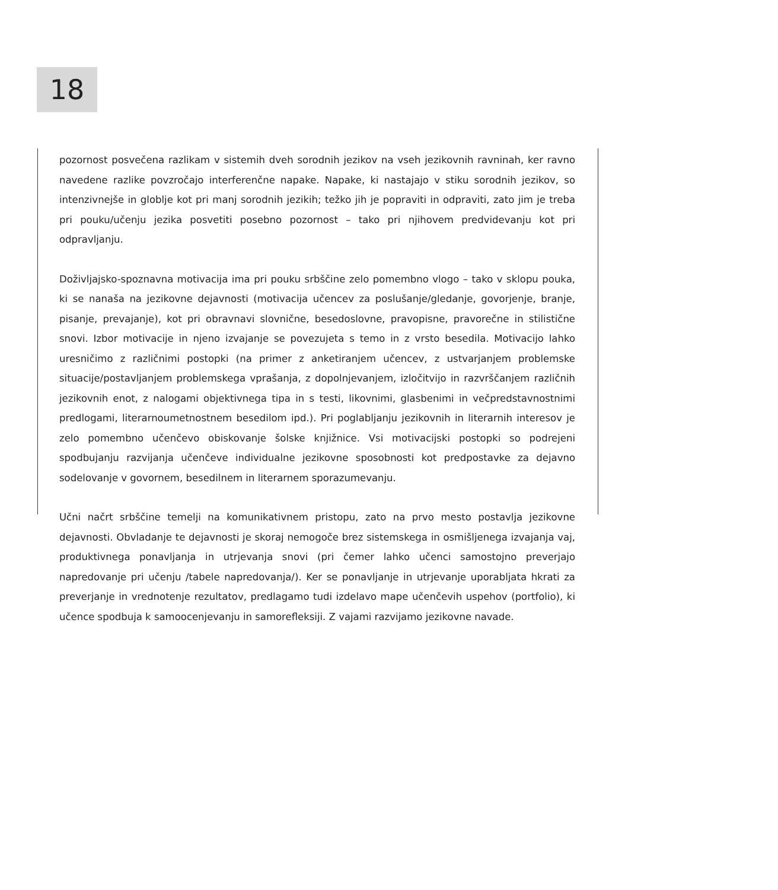18
pozornost posvečena razlikam v sistemih dveh sorodnih jezikov na vseh jezikovnih ravninah, ker ravno navedene razlike povzročajo interferenčne napake. Napake, ki nastajajo v stiku sorodnih jezikov, so intenzivnejše in globlje kot pri manj sorodnih jezikih; težko jih je popraviti in odpraviti, zato jim je treba pri pouku/učenju jezika posvetiti posebno pozornost – tako pri njihovem predvidevanju kot pri odpravljanju.
Doživljajsko-spoznavna motivacija ima pri pouku srbščine zelo pomembno vlogo – tako v sklopu pouka, ki se nanaša na jezikovne dejavnosti (motivacija učencev za poslušanje/gledanje, govorjenje, branje, pisanje, prevajanje), kot pri obravnavi slovnične, besedoslovne, pravopisne, pravorečne in stilistične snovi. Izbor motivacije in njeno izvajanje se povezujeta s temo in z vrsto besedila. Motivacijo lahko uresničimo z različnimi postopki (na primer z anketiranjem učencev, z ustvarjanjem problemske situacije/postavljanjem problemskega vprašanja, z dopolnjevanjem, izločitvijo in razvrščanjem različnih jezikovnih enot, z nalogami objektivnega tipa in s testi, likovnimi, glasbenimi in večpredstavnostnimi predlogami, literarnoumetnostnem besedilom ipd.). Pri poglabljanju jezikovnih in literarnih interesov je zelo pomembno učenčevo obiskovanje šolske knjižnice. Vsi motivacijski postopki so podrejeni spodbujanju razvijanja učenčeve individualne jezikovne sposobnosti kot predpostavke za dejavno sodelovanje v govornem, besedilnem in literarnem sporazumevanju.
Učni načrt srbščine temelji na komunikativnem pristopu, zato na prvo mesto postavlja jezikovne dejavnosti. Obvladanje te dejavnosti je skoraj nemogoče brez sistemskega in osmišljenega izvajanja vaj, produktivnega ponavljanja in utrjevanja snovi (pri čemer lahko učenci samostojno preverjajo napredovanje pri učenju /tabele napredovanja/). Ker se ponavljanje in utrjevanje uporabljata hkrati za preverjanje in vrednotenje rezultatov, predlagamo tudi izdelavo mape učenčevih uspehov (portfolio), ki učence spodbuja k samoocenjevanju in samorefleksiji. Z vajami razvijamo jezikovne navade.